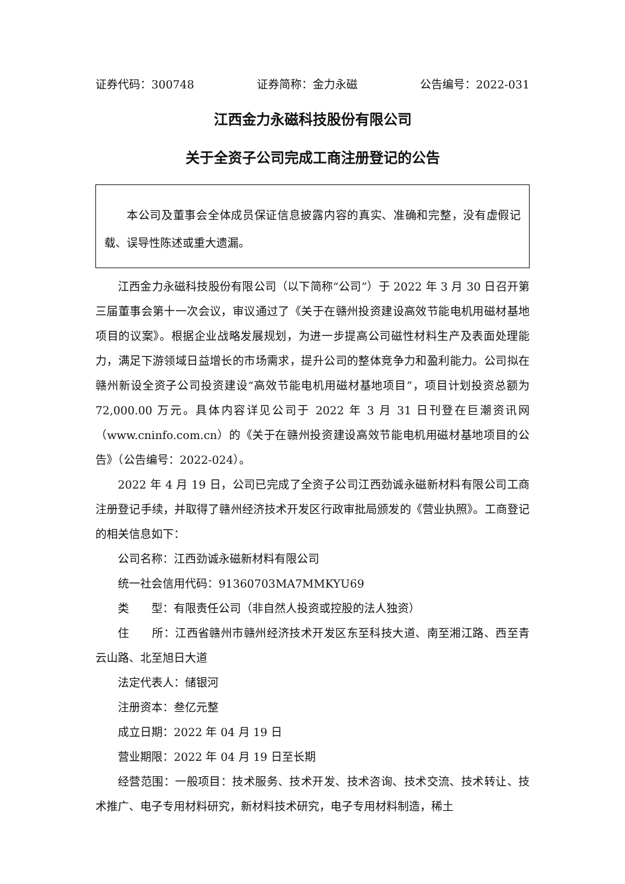证券代码：300748 证券简称：金力永磁 公告编号：2022-031
江西金力永磁科技股份有限公司
关于全资子公司完成工商注册登记的公告
本公司及董事会全体成员保证信息披露内容的真实、准确和完整，没有虚假记载、误导性陈述或重大遗漏。
江西金力永磁科技股份有限公司（以下简称“公司”）于 2022 年 3 月 30 日召开第三届董事会第十一次会议，审议通过了《关于在赣州投资建设高效节能电机用磁材基地项目的议案》。根据企业战略发展规划，为进一步提高公司磁性材料生产及表面处理能力，满足下游领域日益增长的市场需求，提升公司的整体竞争力和盈利能力。公司拟在赣州新设全资子公司投资建设“高效节能电机用磁材基地项目”，项目计划投资总额为 72,000.00 万元。具体内容详见公司于 2022 年 3 月 31 日刊登在巨潮资讯网（www.cninfo.com.cn）的《关于在赣州投资建设高效节能电机用磁材基地项目的公告》（公告编号：2022-024）。
2022 年 4 月 19 日，公司已完成了全资子公司江西劲诚永磁新材料有限公司工商注册登记手续，并取得了赣州经济技术开发区行政审批局颁发的《营业执照》。工商登记的相关信息如下：
公司名称：江西劲诚永磁新材料有限公司
统一社会信用代码：91360703MA7MMKYU69
类　　型：有限责任公司（非自然人投资或控股的法人独资）
住　　所：江西省赣州市赣州经济技术开发区东至科技大道、南至湘江路、西至青云山路、北至旭日大道
法定代表人：储银河
注册资本：叁亿元整
成立日期：2022 年 04 月 19 日
营业期限：2022 年 04 月 19 日至长期
经营范围：一般项目：技术服务、技术开发、技术咨询、技术交流、技术转让、技术推广、电子专用材料研究，新材料技术研究，电子专用材料制造，稀土